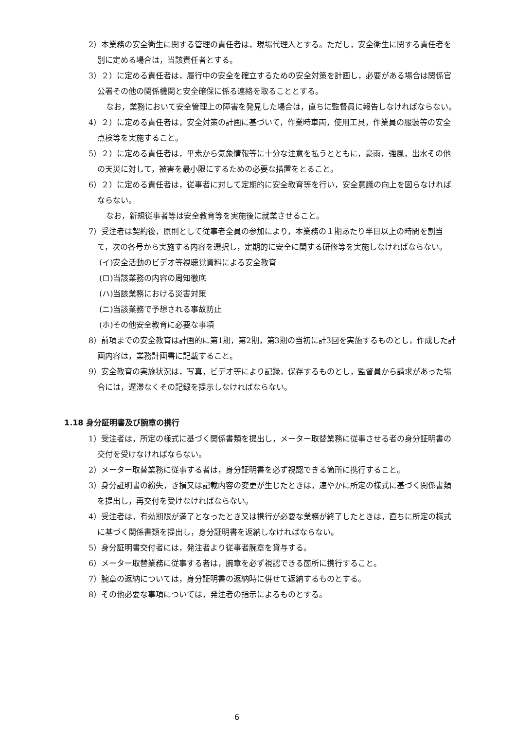2）本業務の安全衛生に関する管理の責任者は，現場代理人とする。ただし，安全衛生に関する責任者を別に定める場合は，当該責任者とする。
3）２）に定める責任者は，履行中の安全を確立するための安全対策を計画し，必要がある場合は関係官公署その他の関係機関と安全確保に係る連絡を取ることとする。
なお，業務において安全管理上の障害を発見した場合は，直ちに監督員に報告しなければならない。
4）２）に定める責任者は，安全対策の計画に基づいて，作業時車両，使用工具，作業員の服装等の安全点検等を実施すること。
5）２）に定める責任者は，平素から気象情報等に十分な注意を払うとともに，豪雨，強風，出水その他の天災に対して，被害を最小限にするための必要な措置をとること。
6）２）に定める責任者は，従事者に対して定期的に安全教育等を行い，安全意識の向上を図らなければならない。
なお，新規従事者等は安全教育等を実施後に就業させること。
7）受注者は契約後，原則として従事者全員の参加により，本業務の１期あたり半日以上の時間を割当て，次の各号から実施する内容を選択し，定期的に安全に関する研修等を実施しなければならない。
(イ)安全活動のビデオ等視聴覚資料による安全教育
(ロ)当該業務の内容の周知徹底
(ハ)当該業務における災害対策
(ニ)当該業務で予想される事故防止
(ホ)その他安全教育に必要な事項
8）前項までの安全教育は計画的に第1期，第2期，第3期の当初に計3回を実施するものとし，作成した計画内容は，業務計画書に記載すること。
9）安全教育の実施状況は，写真，ビデオ等により記録，保存するものとし，監督員から請求があった場合には，遅滞なくその記録を提示しなければならない。
1.18 身分証明書及び腕章の携行
1）受注者は，所定の様式に基づく関係書類を提出し，メーター取替業務に従事させる者の身分証明書の交付を受けなければならない。
2）メーター取替業務に従事する者は，身分証明書を必ず視認できる箇所に携行すること。
3）身分証明書の紛失，き損又は記載内容の変更が生じたときは，速やかに所定の様式に基づく関係書類を提出し，再交付を受けなければならない。
4）受注者は，有効期限が満了となったとき又は携行が必要な業務が終了したときは，直ちに所定の様式に基づく関係書類を提出し，身分証明書を返納しなければならない。
5）身分証明書交付者には，発注者より従事者腕章を貸与する。
6）メーター取替業務に従事する者は，腕章を必ず視認できる箇所に携行すること。
7）腕章の返納については，身分証明書の返納時に併せて返納するものとする。
8）その他必要な事項については，発注者の指示によるものとする。
6